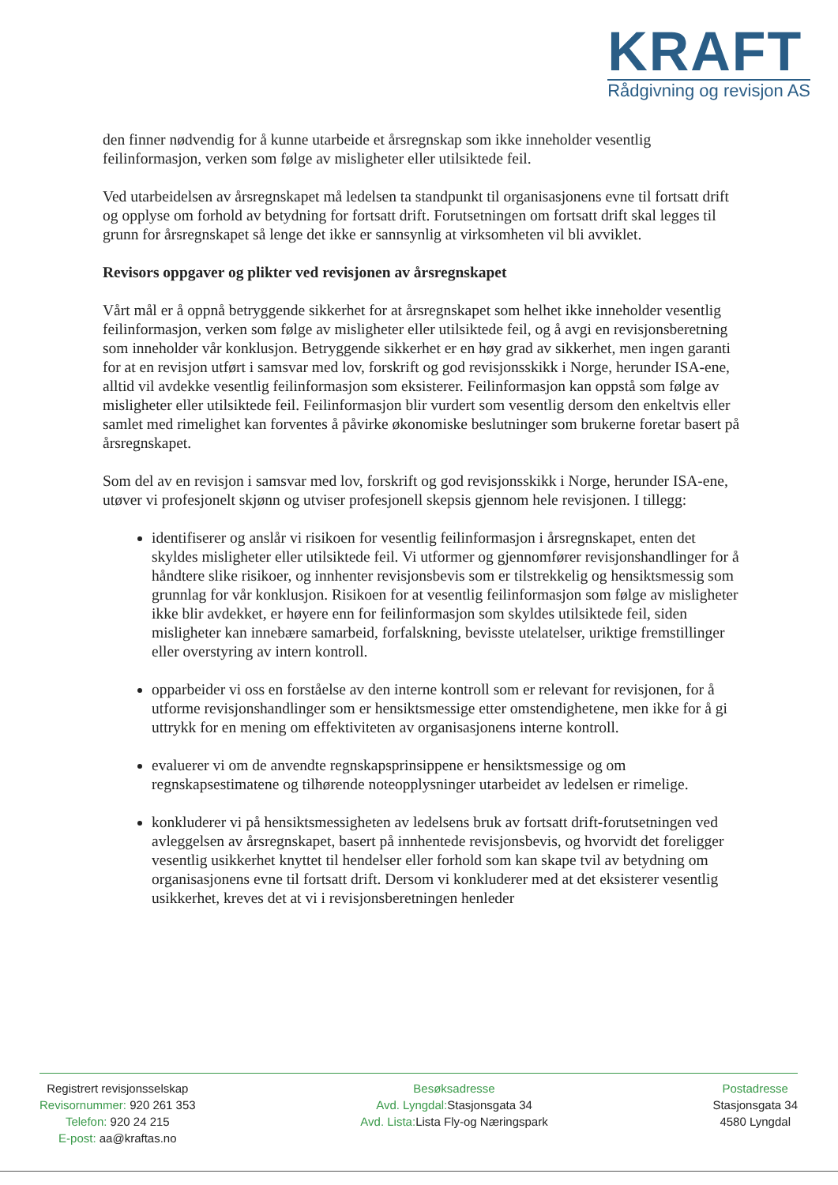KRAFT
Rådgivning og revisjon AS
den finner nødvendig for å kunne utarbeide et årsregnskap som ikke inneholder vesentlig feilinformasjon, verken som følge av misligheter eller utilsiktede feil.
Ved utarbeidelsen av årsregnskapet må ledelsen ta standpunkt til organisasjonens evne til fortsatt drift og opplyse om forhold av betydning for fortsatt drift. Forutsetningen om fortsatt drift skal legges til grunn for årsregnskapet så lenge det ikke er sannsynlig at virksomheten vil bli avviklet.
Revisors oppgaver og plikter ved revisjonen av årsregnskapet
Vårt mål er å oppnå betryggende sikkerhet for at årsregnskapet som helhet ikke inneholder vesentlig feilinformasjon, verken som følge av misligheter eller utilsiktede feil, og å avgi en revisjonsberetning som inneholder vår konklusjon. Betryggende sikkerhet er en høy grad av sikkerhet, men ingen garanti for at en revisjon utført i samsvar med lov, forskrift og god revisjonsskikk i Norge, herunder ISA-ene, alltid vil avdekke vesentlig feilinformasjon som eksisterer. Feilinformasjon kan oppstå som følge av misligheter eller utilsiktede feil. Feilinformasjon blir vurdert som vesentlig dersom den enkeltvis eller samlet med rimelighet kan forventes å påvirke økonomiske beslutninger som brukerne foretar basert på årsregnskapet.
Som del av en revisjon i samsvar med lov, forskrift og god revisjonsskikk i Norge, herunder ISA-ene, utøver vi profesjonelt skjønn og utviser profesjonell skepsis gjennom hele revisjonen. I tillegg:
identifiserer og anslår vi risikoen for vesentlig feilinformasjon i årsregnskapet, enten det skyldes misligheter eller utilsiktede feil. Vi utformer og gjennomfører revisjonshandlinger for å håndtere slike risikoer, og innhenter revisjonsbevis som er tilstrekkelig og hensiktsmessig som grunnlag for vår konklusjon. Risikoen for at vesentlig feilinformasjon som følge av misligheter ikke blir avdekket, er høyere enn for feilinformasjon som skyldes utilsiktede feil, siden misligheter kan innebære samarbeid, forfalskning, bevisste utelatelser, uriktige fremstillinger eller overstyring av intern kontroll.
opparbeider vi oss en forståelse av den interne kontroll som er relevant for revisjonen, for å utforme revisjonshandlinger som er hensiktsmessige etter omstendighetene, men ikke for å gi uttrykk for en mening om effektiviteten av organisasjonens interne kontroll.
evaluerer vi om de anvendte regnskapsprinsippene er hensiktsmessige og om regnskapsestimatene og tilhørende noteopplysninger utarbeidet av ledelsen er rimelige.
konkluderer vi på hensiktsmessigheten av ledelsens bruk av fortsatt drift-forutsetningen ved
avleggelsen av årsregnskapet, basert på innhentede revisjonsbevis, og hvorvidt det foreligger vesentlig usikkerhet knyttet til hendelser eller forhold som kan skape tvil av betydning om organisasjonens evne til fortsatt drift. Dersom vi konkluderer med at det eksisterer vesentlig usikkerhet, kreves det at vi i revisjonsberetningen henleder
Registrert revisjonsselskap
Revisornummer: 920 261 353
Telefon: 920 24 215
E-post: aa@kraftas.no
Besøksadresse
Avd. Lyngdal: Stasjonsgata 34
Avd. Lista: Lista Fly-og Næringspark
Postadresse
Stasjonsgata 34
4580 Lyngdal